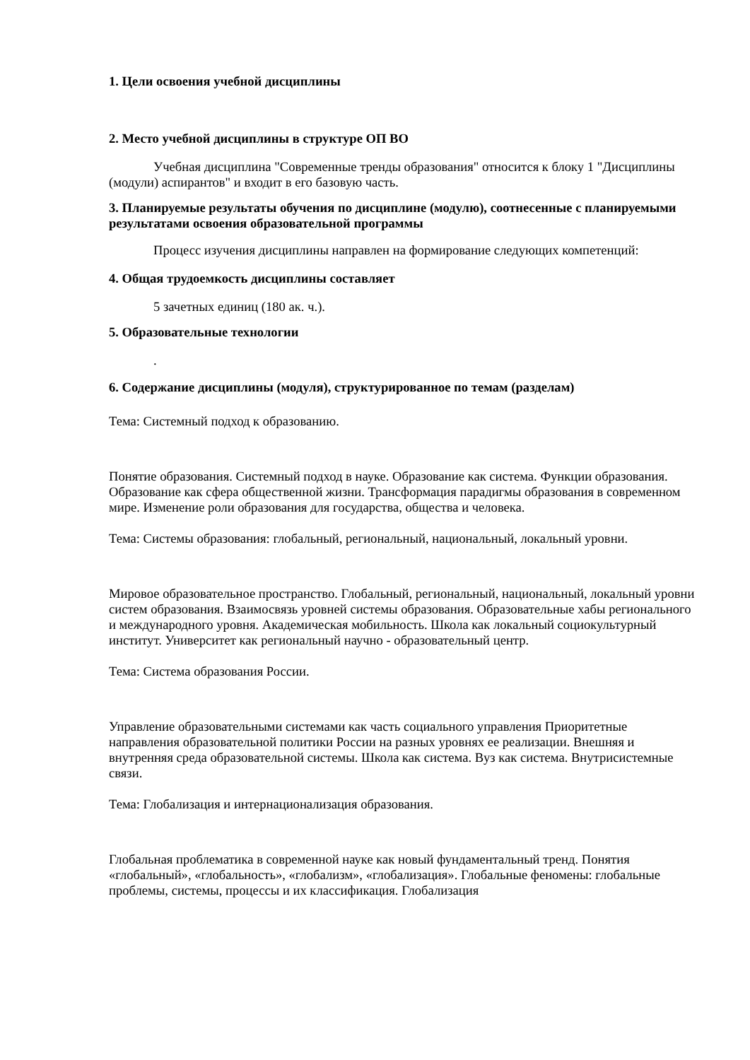1. Цели освоения учебной дисциплины
2. Место учебной дисциплины в структуре ОП ВО
Учебная дисциплина "Современные тренды образования" относится к блоку 1 "Дисциплины (модули) аспирантов" и входит в его базовую часть.
3. Планируемые результаты обучения по дисциплине (модулю), соотнесенные с планируемыми результатами освоения образовательной программы
Процесс изучения дисциплины направлен на формирование следующих компетенций:
4. Общая трудоемкость дисциплины составляет
5 зачетных единиц (180 ак. ч.).
5. Образовательные технологии
.
6. Содержание дисциплины (модуля), структурированное по темам (разделам)
Тема: Системный подход к образованию.
Понятие образования. Системный подход в науке. Образование как система. Функции образования. Образование как сфера общественной жизни. Трансформация парадигмы образования в современном мире. Изменение роли образования для государства, общества и человека.
Тема: Системы образования: глобальный, региональный, национальный, локальный уровни.
Мировое образовательное пространство. Глобальный, региональный, национальный, локальный уровни систем образования. Взаимосвязь уровней системы образования. Образовательные хабы регионального и международного уровня. Академическая мобильность. Школа как локальный социокультурный институт. Университет как региональный научно - образовательный центр.
Тема: Система образования России.
Управление образовательными системами как часть социального управления Приоритетные направления образовательной политики России на разных уровнях ее реализации. Внешняя и внутренняя среда образовательной системы. Школа как система. Вуз как система. Внутрисистемные связи.
Тема: Глобализация и интернационализация образования.
Глобальная проблематика в современной науке как новый фундаментальный тренд. Понятия «глобальный», «глобальность», «глобализм», «глобализация». Глобальные феномены: глобальные проблемы, системы, процессы и их классификация. Глобализация